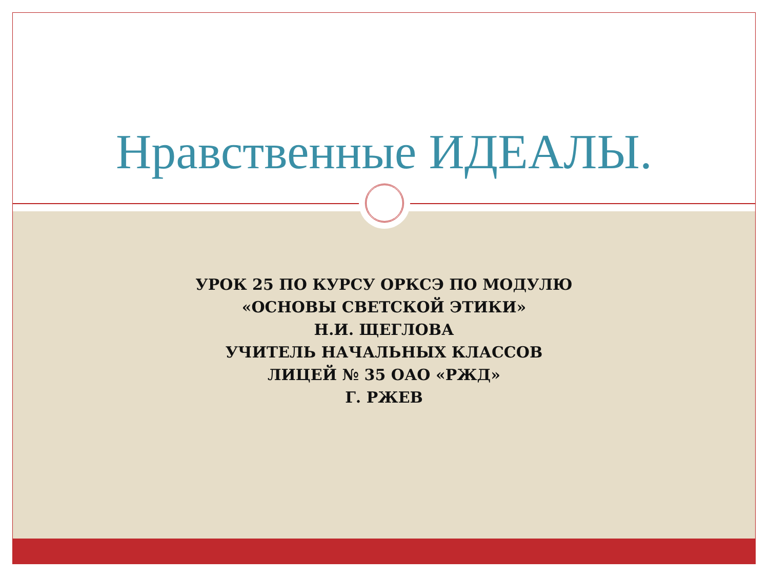Нравственные ИДЕАЛЫ.
УРОК 25 ПО КУРСУ ОРКСЭ ПО МОДУЛЮ
«ОСНОВЫ СВЕТСКОЙ ЭТИКИ»
Н.И. ЩЕГЛОВА
УЧИТЕЛЬ НАЧАЛЬНЫХ КЛАССОВ
ЛИЦЕЙ № 35 ОАО «РЖД»
Г. РЖЕВ